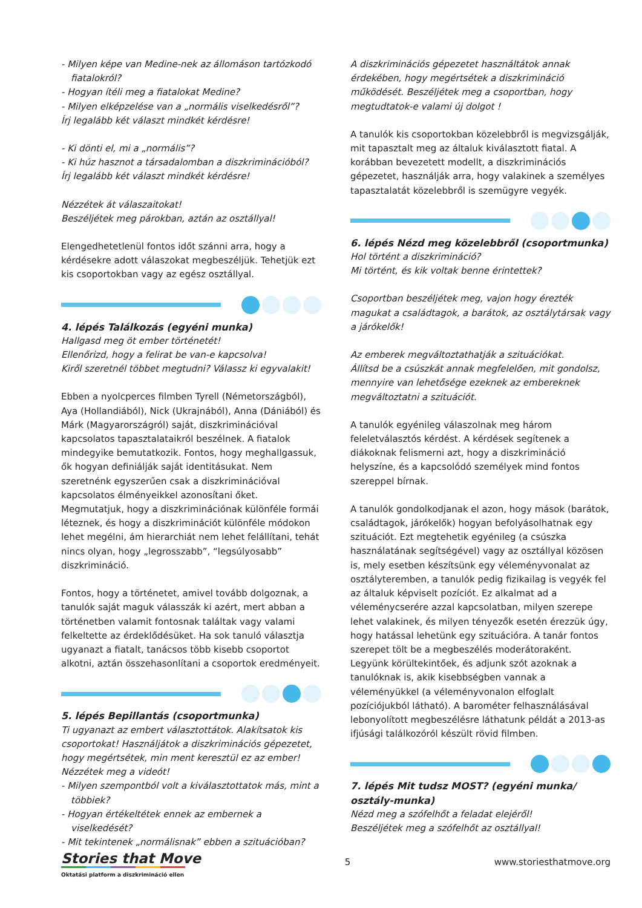- Milyen képe van Medine-nek az állomáson tartózkodó fiatalokról?
- Hogyan ítéli meg a fiatalokat Medine?
- Milyen elképzelése van a „normális viselkedésről”?
Írj legalább két választ mindkét kérdésre!
- Ki dönti el, mi a „normális”?
- Ki húz hasznot a társadalomban a diszkriminációból?
Írj legalább két választ mindkét kérdésre!
Nézzétek át válaszaitokat!
Beszéljétek meg párokban, aztán az osztállyal!
Elengedhetetlenül fontos időt szánni arra, hogy a kérdésekre adott válaszokat megbeszéljük. Tehetjük ezt kis csoportokban vagy az egész osztállyal.
4. lépés Találkozás (egyéni munka)
Hallgasd meg öt ember történetét!
Ellenőrizd, hogy a felirat be van-e kapcsolva!
Kiről szeretnél többet megtudni? Válassz ki egyvalakit!
Ebben a nyolcperces filmben Tyrell (Németországból), Aya (Hollandiából), Nick (Ukrajnából), Anna (Dániából) és Márk (Magyarországról) saját, diszkriminációval kapcsolatos tapasztalataikról beszélnek. A fiatalok mindegyike bemutatkozik. Fontos, hogy meghallgassuk, ők hogyan definiálják saját identitásukat. Nem szeretnénk egyszerűen csak a diszkriminációval kapcsolatos élményeikkel azonosítani őket. Megmutatjuk, hogy a diszkriminációnak különféle formái léteznek, és hogy a diszkriminációt különféle módokon lehet megélni, ám hierarchiát nem lehet felállítani, tehát nincs olyan, hogy „legrosszabb”, “legsúlyosabb” diszkrimináció.
Fontos, hogy a történetet, amivel tovább dolgoznak, a tanulók saját maguk válasszák ki azért, mert abban a történetben valamit fontosnak találtak vagy valami felkeltette az érdeklődésüket. Ha sok tanuló választja ugyanazt a fiatalt, tanácsos több kisebb csoportot alkotni, aztán összehasonlítani a csoportok eredményeit.
5. lépés Bepillantás (csoportmunka)
Ti ugyanazt az embert választottátok. Alakítsatok kis csoportokat! Használjátok a diszkriminációs gépezetet, hogy megértsétek, min ment keresztül ez az ember!
Nézzétek meg a videót!
- Milyen szempontból volt a kiválasztottatok más, mint a többiek?
- Hogyan értékeltétek ennek az embernek a viselkedését?
- Mit tekintenek „normálisnak” ebben a szituációban?
A diszkriminációs gépezetet használtátok annak érdekében, hogy megértsétek a diszkrimináció működését. Beszéljétek meg a csoportban, hogy megtudtatok-e valami új dolgot !
A tanulók kis csoportokban közelebbről is megvizsgálják, mit tapasztalt meg az általuk kiválasztott fiatal. A korábban bevezetett modellt, a diszkriminációs gépezetet, használják arra, hogy valakinek a személyes tapasztalatát közelebbről is szemügyre vegyék.
6. lépés Nézd meg közelebbről (csoportmunka)
Hol történt a diszkrimináció?
Mi történt, és kik voltak benne érintettek?
Csoportban beszéljétek meg, vajon hogy érezték magukat a családtagok, a barátok, az osztálytársak vagy a járókelők!
Az emberek megváltoztathatják a szituációkat.
Állítsd be a csúszkát annak megfelelően, mit gondolsz, mennyire van lehetősége ezeknek az embereknek megváltoztatni a szituációt.
A tanulók egyénileg válaszolnak meg három feleletválasztós kérdést. A kérdések segítenek a diákoknak felismerni azt, hogy a diszkrimináció helyszíne, és a kapcsolódó személyek mind fontos szereppel bírnak.
A tanulók gondolkodjanak el azon, hogy mások (barátok, családtagok, járókelők) hogyan befolyásolhatnak egy szituációt. Ezt megtehetik egyénileg (a csúszka használatának segítségével) vagy az osztállyal közösen is, mely esetben készítsünk egy véleményvonalat az osztályteremben, a tanulók pedig fizikailag is vegyék fel az általuk képviselt pozíciót. Ez alkalmat ad a véleménycserére azzal kapcsolatban, milyen szerepe lehet valakinek, és milyen tényezők esetén érezzük úgy, hogy hatással lehetünk egy szituációra. A tanár fontos szerepet tölt be a megbeszélés moderátoraként. Legyünk körültekintőek, és adjunk szót azoknak a tanulóknak is, akik kisebbségben vannak a véleményükkel (a véleményvonalon elfoglalt pozíciójukból látható). A barométer felhasználásával lebonyolított megbeszélésre láthatunk példát a 2013-as ifjúsági találkozóról készült rövid filmben.
7. lépés Mit tudsz MOST? (egyéni munka/ osztály-munka)
Nézd meg a szófelhőt a feladat elejéről!
Beszéljétek meg a szófelhőt az osztállyal!
Stories that Move
Oktatási platform a diszkrimináció ellen
5 www.storiesthatmove.org